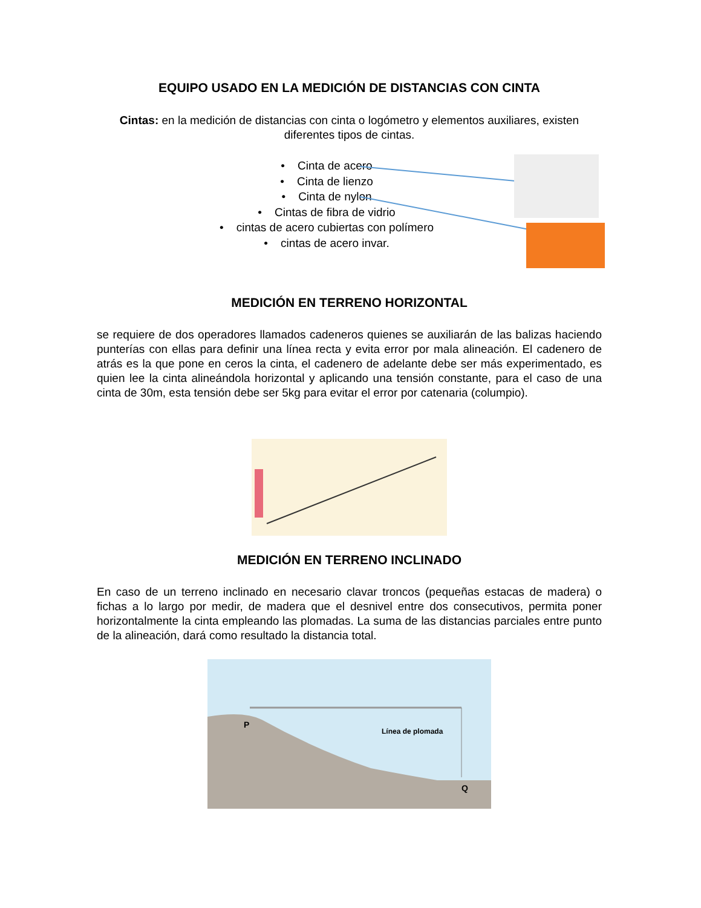EQUIPO USADO EN LA MEDICIÓN DE DISTANCIAS CON CINTA
Cintas: en la medición de distancias con cinta o logómetro y elementos auxiliares, existen diferentes tipos de cintas.
• Cinta de acero
• Cinta de lienzo
• Cinta de nylon
• Cintas de fibra de vidrio
• cintas de acero cubiertas con polímero
• cintas de acero invar.
MEDICIÓN EN TERRENO HORIZONTAL
se requiere de dos operadores llamados cadeneros quienes se auxiliarán de las balizas haciendo punterías con ellas para definir una línea recta y evita error por mala alineación. El cadenero de atrás es la que pone en ceros la cinta, el cadenero de adelante debe ser más experimentado, es quien lee la cinta alineándola horizontal y aplicando una tensión constante, para el caso de una cinta de 30m, esta tensión debe ser 5kg para evitar el error por catenaria (columpio).
MEDICIÓN EN TERRENO INCLINADO
En caso de un terreno inclinado en necesario clavar troncos (pequeñas estacas de madera) o fichas a lo largo por medir, de madera que el desnivel entre dos consecutivos, permita poner horizontalmente la cinta empleando las plomadas. La suma de las distancias parciales entre punto de la alineación, dará como resultado la distancia total.
P
Línea de plomada
Q